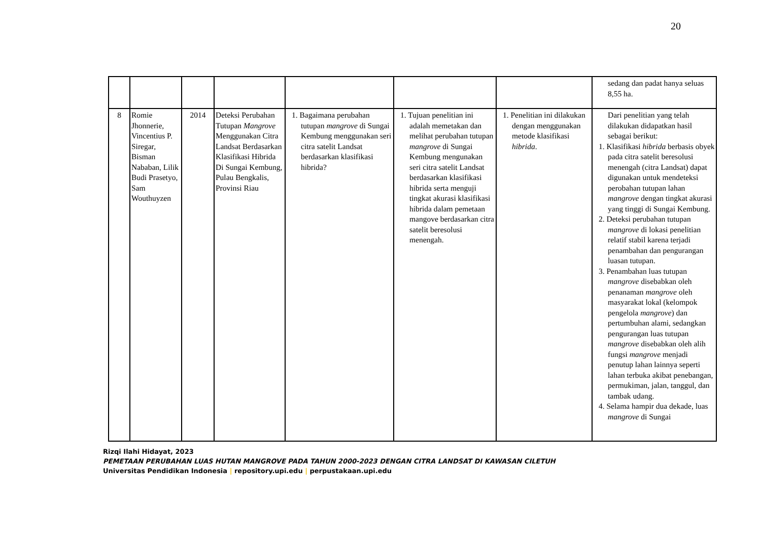20
| | | | | | | | sedang dan padat hanya seluas 8,55 ha. |
| 8 | Romie Jhonnerie, Vincentius P. Siregar, Bisman Nababan, Lilik Budi Prasetyo, Sam Wouthuyzen | 2014 | Deteksi Perubahan Tutupan Mangrove Menggunakan Citra Landsat Berdasarkan Klasifikasi Hibrida Di Sungai Kembung, Pulau Bengkalis, Provinsi Riau | 1. Bagaimana perubahan tutupan mangrove di Sungai Kembung menggunakan seri citra satelit Landsat berdasarkan klasifikasi hibrida? | 1. Tujuan penelitian ini adalah memetakan dan melihat perubahan tutupan mangrove di Sungai Kembung mengunakan seri citra satelit Landsat berdasarkan klasifikasi hibrida serta menguji tingkat akurasi klasifikasi hibrida dalam pemetaan mangove berdasarkan citra satelit beresolusi menengah. | 1. Penelitian ini dilakukan dengan menggunakan metode klasifikasi hibrida . | Dari penelitian yang telah dilakukan didapatkan hasil sebagai berikut: 1. Klasifikasi hibrida berbasis obyek pada citra satelit beresolusi menengah (citra Landsat) dapat digunakan untuk mendeteksi perobahan tutupan lahan mangrove dengan tingkat akurasi yang tinggi di Sungai Kembung. 2. Deteksi perubahan tutupan mangrove di lokasi penelitian relatif stabil karena terjadi penambahan dan pengurangan luasan tutupan. 3. Penambahan luas tutupan mangrove disebabkan oleh penanaman mangrove oleh masyarakat lokal (kelompok pengelola mangrove ) dan pertumbuhan alami, sedangkan pengurangan luas tutupan mangrove disebabkan oleh alih fungsi mangrove menjadi penutup lahan lainnya seperti lahan terbuka akibat penebangan, permukiman, jalan, tanggul, dan tambak udang. 4. Selama hampir dua dekade, luas mangrove di Sungai |
Rizqi Ilahi Hidayat, 2023
PEMETAAN PERUBAHAN LUAS HUTAN MANGROVE PADA TAHUN 2000-2023 DENGAN CITRA LANDSAT DI KAWASAN CILETUH
Universitas Pendidikan Indonesia | repository.upi.edu | perpustakaan.upi.edu